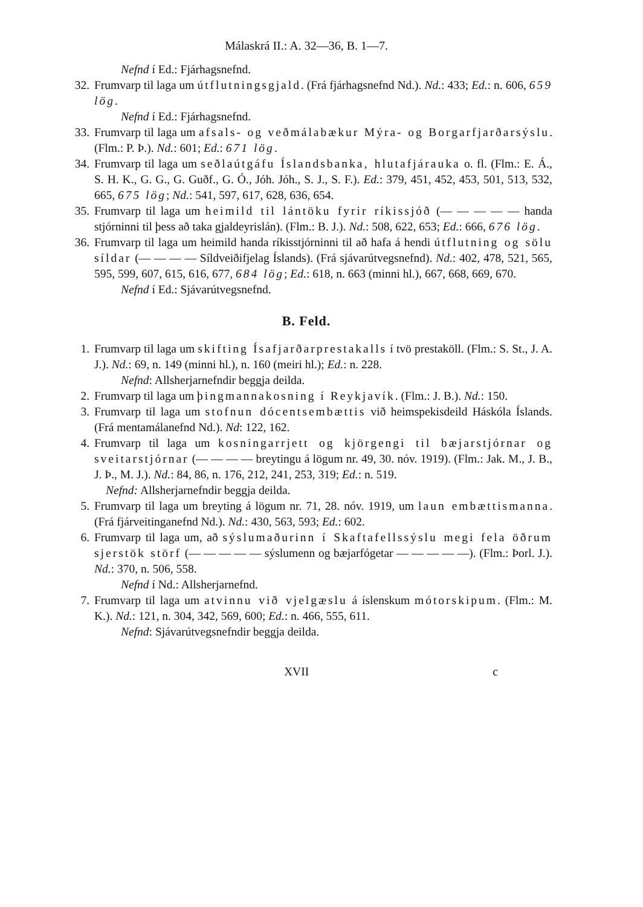Málaskrá II.: A. 32—36, B. 1—7.
Nefnd í Ed.: Fjárhagsnefnd.
32. Frumvarp til laga um útflutningsgjald. (Frá fjárhagsnefnd Nd.). Nd.: 433; Ed.: n. 606, 659 lög.
Nefnd í Ed.: Fjárhagsnefnd.
33. Frumvarp til laga um afsals- og veðmálabækur Mýra- og Borgarfjarðarsýslu. (Flm.: P. Þ.). Nd.: 601; Ed.: 671 lög.
34. Frumvarp til laga um seðlaútgáfu Íslandsbanka, hlutafjárauka o. fl. (Flm.: E. Á., S. H. K., G. G., G. Guðf., G. Ó., Jóh. Jóh., S. J., S. F.). Ed.: 379, 451, 452, 453, 501, 513, 532, 665, 675 lög; Nd.: 541, 597, 617, 628, 636, 654.
35. Frumvarp til laga um heimild til lántöku fyrir ríkissjóð (— — — — — handa stjórninni til þess að taka gjaldeyrislán). (Flm.: B. J.). Nd.: 508, 622, 653; Ed.: 666, 676 lög.
36. Frumvarp til laga um heimild handa ríkisstjórninni til að hafa á hendi útflutning og sölu síldar (— — — — Síldveiðifjelag Íslands). (Frá sjávarútvegsnefnd). Nd.: 402, 478, 521, 565, 595, 599, 607, 615, 616, 677, 684 lög; Ed.: 618, n. 663 (minni hl.), 667, 668, 669, 670.
Nefnd í Ed.: Sjávarútvegsnefnd.
B. Feld.
1. Frumvarp til laga um skifting Ísafjarðarprestakalls í tvö prestaköll. (Flm.: S. St., J. A. J.). Nd.: 69, n. 149 (minni hl.), n. 160 (meiri hl.); Ed.: n. 228.
Nefnd: Allsherjarnefndir beggja deilda.
2. Frumvarp til laga um þingmannakosning í Reykjavík. (Flm.: J. B.). Nd.: 150.
3. Frumvarp til laga um stofnun dócentsembættis við heimspekisdeild Háskóla Íslands. (Frá mentamálanefnd Nd.). Nd: 122, 162.
4. Frumvarp til laga um kosningarrjett og kjörgengi til bæjarstjórnar og sveitarstjórnar (— — — — breytingu á lögum nr. 49, 30. nóv. 1919). (Flm.: Jak. M., J. B., J. Þ., M. J.). Nd.: 84, 86, n. 176, 212, 241, 253, 319; Ed.: n. 519.
Nefnd: Allsherjarnefndir beggja deilda.
5. Frumvarp til laga um breyting á lögum nr. 71, 28. nóv. 1919, um laun embættismanna. (Frá fjárveitinganefnd Nd.). Nd.: 430, 563, 593; Ed.: 602.
6. Frumvarp til laga um, að sýslumaðurinn í Skaftafellssýslu megi fela öðrum sjerstök störf (— — — — — sýslumenn og bæjarfógetar — — — — —). (Flm.: Þorl. J.). Nd.: 370, n. 506, 558.
Nefnd í Nd.: Allsherjarnefnd.
7. Frumvarp til laga um atvinnu við vjelgæslu á íslenskum mótorskipum. (Flm.: M. K.). Nd.: 121, n. 304, 342, 569, 600; Ed.: n. 466, 555, 611.
Nefnd: Sjávarútvegsnefndir beggja deilda.
XVII c